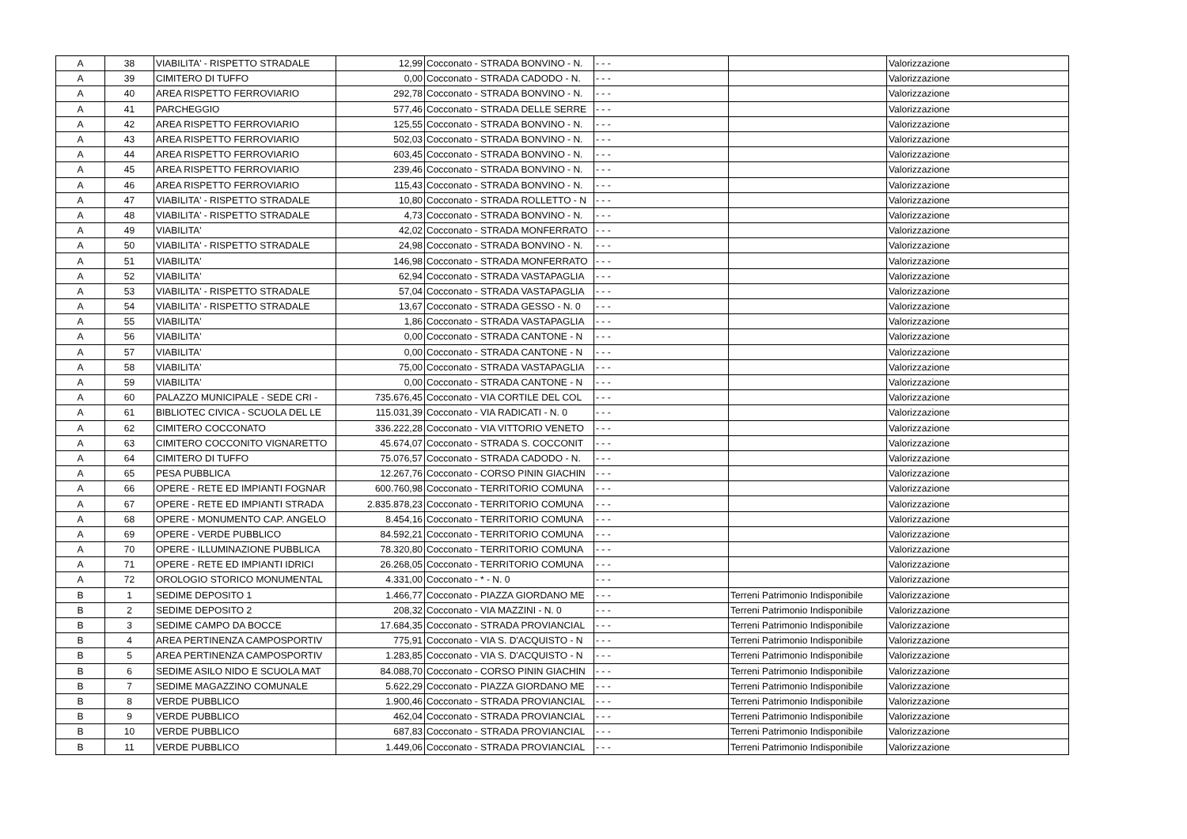| A | 38 | VIABILITA' - RISPETTO STRADALE | 12,99 | Cocconato - STRADA BONVINO - N. | - - - | | Valorizzazione |
| A | 39 | CIMITERO DI TUFFO | 0,00 | Cocconato - STRADA CADODO - N. | - - - | | Valorizzazione |
| A | 40 | AREA RISPETTO FERROVIARIO | 292,78 | Cocconato - STRADA BONVINO - N. | - - - | | Valorizzazione |
| A | 41 | PARCHEGGIO | 577,46 | Cocconato - STRADA DELLE SERRE | - - - | | Valorizzazione |
| A | 42 | AREA RISPETTO FERROVIARIO | 125,55 | Cocconato - STRADA BONVINO - N. | - - - | | Valorizzazione |
| A | 43 | AREA RISPETTO FERROVIARIO | 502,03 | Cocconato - STRADA BONVINO - N. | - - - | | Valorizzazione |
| A | 44 | AREA RISPETTO FERROVIARIO | 603,45 | Cocconato - STRADA BONVINO - N. | - - - | | Valorizzazione |
| A | 45 | AREA RISPETTO FERROVIARIO | 239,46 | Cocconato - STRADA BONVINO - N. | - - - | | Valorizzazione |
| A | 46 | AREA RISPETTO FERROVIARIO | 115,43 | Cocconato - STRADA BONVINO - N. | - - - | | Valorizzazione |
| A | 47 | VIABILITA' - RISPETTO STRADALE | 10,80 | Cocconato - STRADA ROLLETTO - N | - - - | | Valorizzazione |
| A | 48 | VIABILITA' - RISPETTO STRADALE | 4,73 | Cocconato - STRADA BONVINO - N. | - - - | | Valorizzazione |
| A | 49 | VIABILITA' | 42,02 | Cocconato - STRADA MONFERRATO | - - - | | Valorizzazione |
| A | 50 | VIABILITA' - RISPETTO STRADALE | 24,98 | Cocconato - STRADA BONVINO - N. | - - - | | Valorizzazione |
| A | 51 | VIABILITA' | 146,98 | Cocconato - STRADA MONFERRATO | - - - | | Valorizzazione |
| A | 52 | VIABILITA' | 62,94 | Cocconato - STRADA VASTAPAGLIA | - - - | | Valorizzazione |
| A | 53 | VIABILITA' - RISPETTO STRADALE | 57,04 | Cocconato - STRADA VASTAPAGLIA | - - - | | Valorizzazione |
| A | 54 | VIABILITA' - RISPETTO STRADALE | 13,67 | Cocconato - STRADA GESSO - N. 0 | - - - | | Valorizzazione |
| A | 55 | VIABILITA' | 1,86 | Cocconato - STRADA VASTAPAGLIA | - - - | | Valorizzazione |
| A | 56 | VIABILITA' | 0,00 | Cocconato - STRADA CANTONE - N | - - - | | Valorizzazione |
| A | 57 | VIABILITA' | 0,00 | Cocconato - STRADA CANTONE - N | - - - | | Valorizzazione |
| A | 58 | VIABILITA' | 75,00 | Cocconato - STRADA VASTAPAGLIA | - - - | | Valorizzazione |
| A | 59 | VIABILITA' | 0,00 | Cocconato - STRADA CANTONE - N | - - - | | Valorizzazione |
| A | 60 | PALAZZO MUNICIPALE - SEDE CRI - | 735.676,45 | Cocconato - VIA CORTILE DEL COL | - - - | | Valorizzazione |
| A | 61 | BIBLIOTEC CIVICA - SCUOLA DEL LE | 115.031,39 | Cocconato - VIA RADICATI - N. 0 | - - - | | Valorizzazione |
| A | 62 | CIMITERO COCCONATO | 336.222,28 | Cocconato - VIA VITTORIO VENETO | - - - | | Valorizzazione |
| A | 63 | CIMITERO COCCONITO VIGNARETTO | 45.674,07 | Cocconato - STRADA S. COCCONIT | - - - | | Valorizzazione |
| A | 64 | CIMITERO DI TUFFO | 75.076,57 | Cocconato - STRADA CADODO - N. | - - - | | Valorizzazione |
| A | 65 | PESA PUBBLICA | 12.267,76 | Cocconato - CORSO PININ GIACHIN | - - - | | Valorizzazione |
| A | 66 | OPERE - RETE ED IMPIANTI FOGNAR | 600.760,98 | Cocconato - TERRITORIO COMUNA | - - - | | Valorizzazione |
| A | 67 | OPERE - RETE ED IMPIANTI STRADA | 2.835.878,23 | Cocconato - TERRITORIO COMUNA | - - - | | Valorizzazione |
| A | 68 | OPERE - MONUMENTO CAP. ANGELO | 8.454,16 | Cocconato - TERRITORIO COMUNA | - - - | | Valorizzazione |
| A | 69 | OPERE - VERDE PUBBLICO | 84.592,21 | Cocconato - TERRITORIO COMUNA | - - - | | Valorizzazione |
| A | 70 | OPERE - ILLUMINAZIONE PUBBLICA | 78.320,80 | Cocconato - TERRITORIO COMUNA | - - - | | Valorizzazione |
| A | 71 | OPERE - RETE ED IMPIANTI IDRICI | 26.268,05 | Cocconato - TERRITORIO COMUNA | - - - | | Valorizzazione |
| A | 72 | OROLOGIO STORICO MONUMENTAL | 4.331,00 | Cocconato - * - N. 0 | - - - | | Valorizzazione |
| B | 1 | SEDIME DEPOSITO 1 | 1.466,77 | Cocconato - PIAZZA GIORDANO ME | - - - | Terreni Patrimonio Indisponibile | Valorizzazione |
| B | 2 | SEDIME DEPOSITO 2 | 208,32 | Cocconato - VIA MAZZINI - N. 0 | - - - | Terreni Patrimonio Indisponibile | Valorizzazione |
| B | 3 | SEDIME CAMPO DA BOCCE | 17.684,35 | Cocconato - STRADA PROVIANCIAL | - - - | Terreni Patrimonio Indisponibile | Valorizzazione |
| B | 4 | AREA PERTINENZA CAMPOSPORTIV | 775,91 | Cocconato - VIA S. D'ACQUISTO - N | - - - | Terreni Patrimonio Indisponibile | Valorizzazione |
| B | 5 | AREA PERTINENZA CAMPOSPORTIV | 1.283,85 | Cocconato - VIA S. D'ACQUISTO - N | - - - | Terreni Patrimonio Indisponibile | Valorizzazione |
| B | 6 | SEDIME ASILO NIDO E SCUOLA MAT | 84.088,70 | Cocconato - CORSO PININ GIACHIN | - - - | Terreni Patrimonio Indisponibile | Valorizzazione |
| B | 7 | SEDIME MAGAZZINO COMUNALE | 5.622,29 | Cocconato - PIAZZA GIORDANO ME | - - - | Terreni Patrimonio Indisponibile | Valorizzazione |
| B | 8 | VERDE PUBBLICO | 1.900,46 | Cocconato - STRADA PROVIANCIAL | - - - | Terreni Patrimonio Indisponibile | Valorizzazione |
| B | 9 | VERDE PUBBLICO | 462,04 | Cocconato - STRADA PROVIANCIAL | - - - | Terreni Patrimonio Indisponibile | Valorizzazione |
| B | 10 | VERDE PUBBLICO | 687,83 | Cocconato - STRADA PROVIANCIAL | - - - | Terreni Patrimonio Indisponibile | Valorizzazione |
| B | 11 | VERDE PUBBLICO | 1.449,06 | Cocconato - STRADA PROVIANCIAL | - - - | Terreni Patrimonio Indisponibile | Valorizzazione |